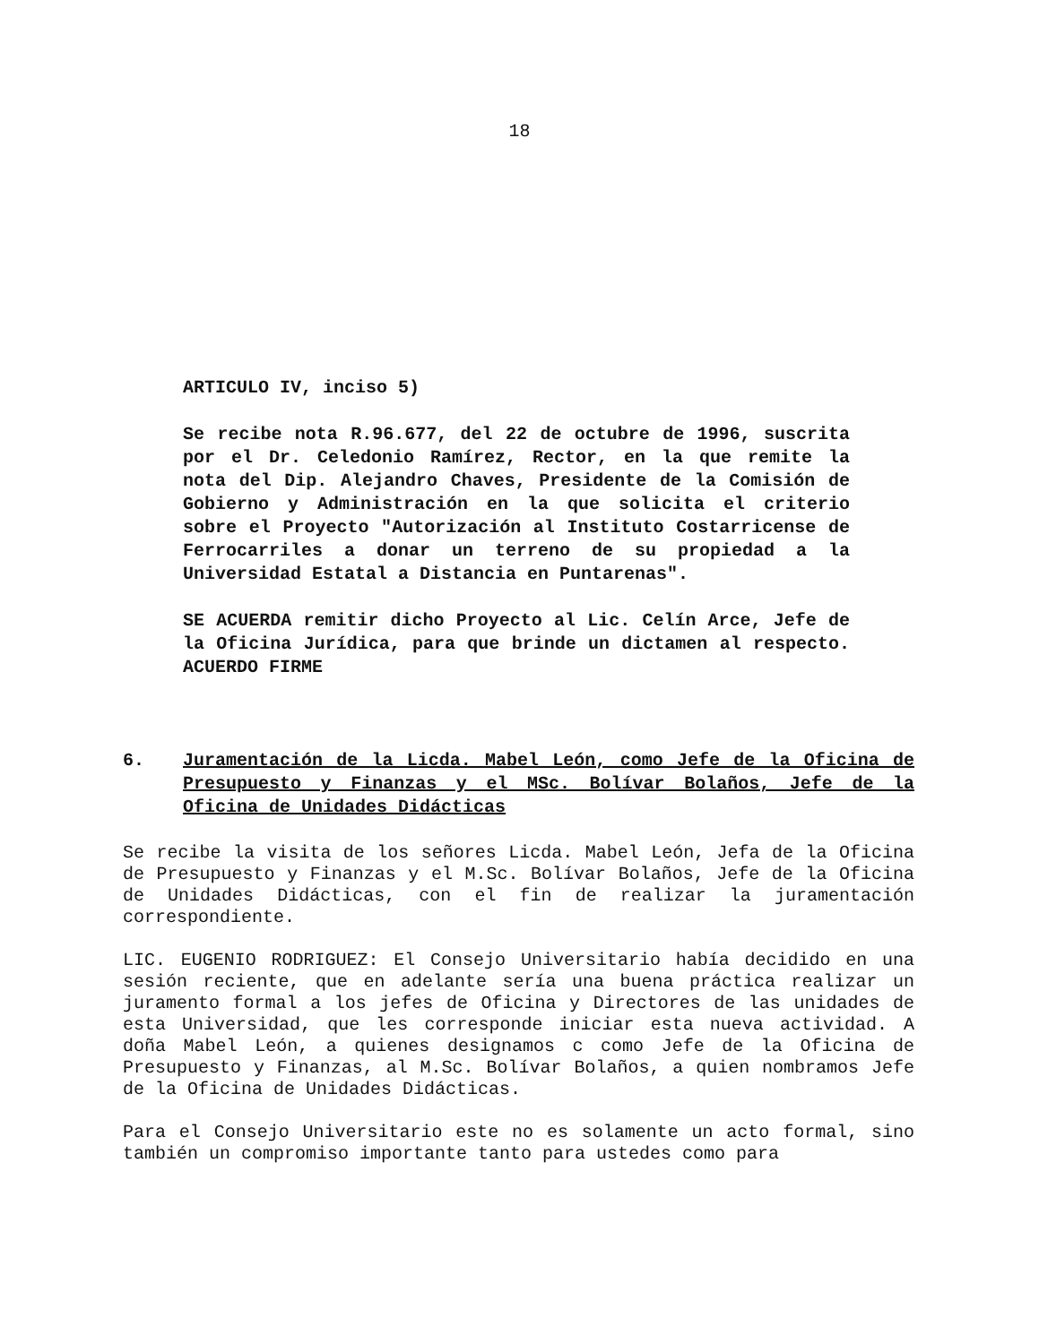18
ARTICULO IV, inciso 5)
Se recibe nota R.96.677, del 22 de octubre de 1996, suscrita por el Dr. Celedonio Ramírez, Rector, en la que remite la nota del Dip. Alejandro Chaves, Presidente de la Comisión de Gobierno y Administración en la que solicita el criterio sobre el Proyecto "Autorización al Instituto Costarricense de Ferrocarriles a donar un terreno de su propiedad a la Universidad Estatal a Distancia en Puntarenas".
SE ACUERDA remitir dicho Proyecto al Lic. Celín Arce, Jefe de la Oficina Jurídica, para que brinde un dictamen al respecto. ACUERDO FIRME
6. Juramentación de la Licda. Mabel León, como Jefe de la Oficina de Presupuesto y Finanzas y el MSc. Bolívar Bolaños, Jefe de la Oficina de Unidades Didácticas
Se recibe la visita de los señores Licda. Mabel León, Jefa de la Oficina de Presupuesto y Finanzas y el M.Sc. Bolívar Bolaños, Jefe de la Oficina de Unidades Didácticas, con el fin de realizar la juramentación correspondiente.
LIC. EUGENIO RODRIGUEZ: El Consejo Universitario había decidido en una sesión reciente, que en adelante sería una buena práctica realizar un juramento formal a los jefes de Oficina y Directores de las unidades de esta Universidad, que les corresponde iniciar esta nueva actividad. A doña Mabel León, a quienes designamos c como Jefe de la Oficina de Presupuesto y Finanzas, al M.Sc. Bolívar Bolaños, a quien nombramos Jefe de la Oficina de Unidades Didácticas.
Para el Consejo Universitario este no es solamente un acto formal, sino también un compromiso importante tanto para ustedes como para